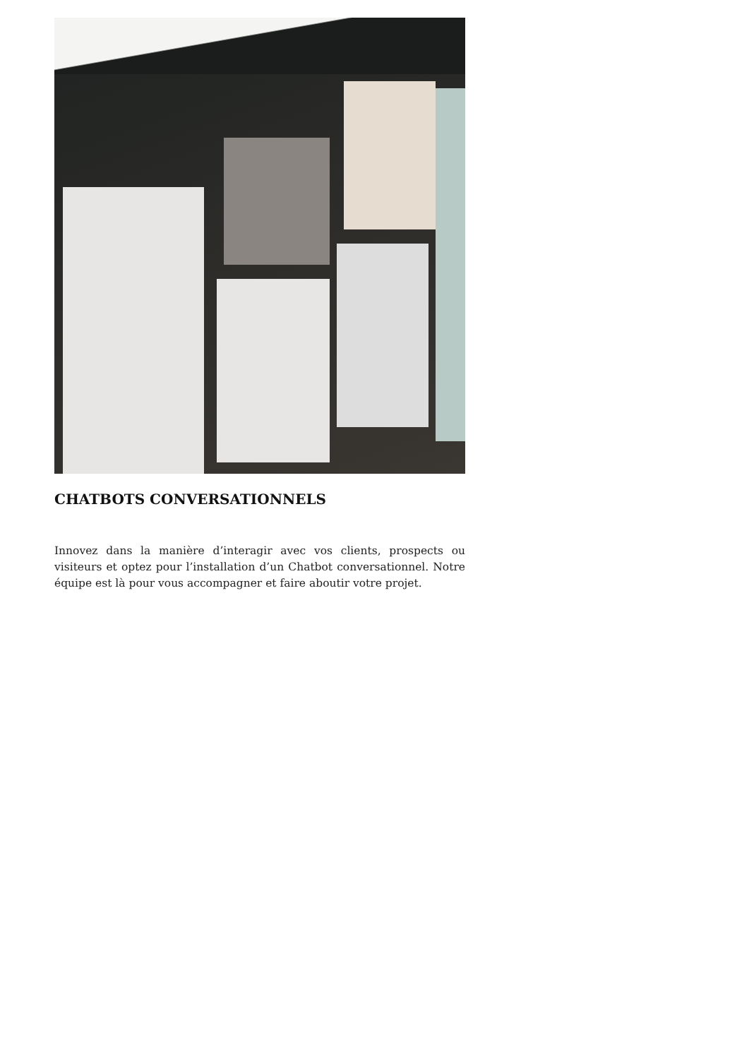CHATBOTS CONVERSATIONNELS
Innovez dans la manière d’interagir avec vos clients, prospects ou visiteurs et optez pour l’installation d’un Chatbot conversationnel. Notre équipe est là pour vous accompagner et faire aboutir votre projet.